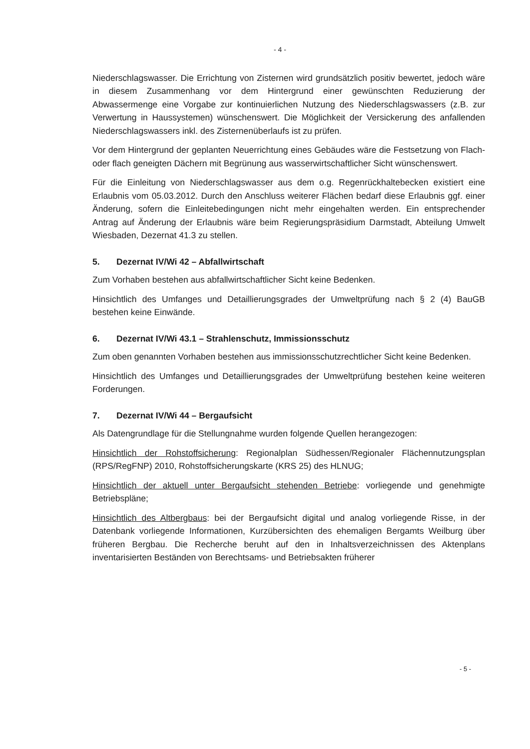- 4 -
Niederschlagswasser. Die Errichtung von Zisternen wird grundsätzlich positiv bewertet, jedoch wäre in diesem Zusammenhang vor dem Hintergrund einer gewünschten Reduzierung der Abwassermenge eine Vorgabe zur kontinuierlichen Nutzung des Niederschlagswassers (z.B. zur Verwertung in Haussystemen) wünschenswert. Die Möglichkeit der Versickerung des anfallenden Niederschlagswassers inkl. des Zisternenüberlaufs ist zu prüfen.
Vor dem Hintergrund der geplanten Neuerrichtung eines Gebäudes wäre die Festsetzung von Flach- oder flach geneigten Dächern mit Begrünung aus wasserwirtschaftlicher Sicht wünschenswert.
Für die Einleitung von Niederschlagswasser aus dem o.g. Regenrückhaltebecken existiert eine Erlaubnis vom 05.03.2012. Durch den Anschluss weiterer Flächen bedarf diese Erlaubnis ggf. einer Änderung, sofern die Einleitebedingungen nicht mehr eingehalten werden. Ein entsprechender Antrag auf Änderung der Erlaubnis wäre beim Regierungspräsidium Darmstadt, Abteilung Umwelt Wiesbaden, Dezernat 41.3 zu stellen.
5. Dezernat IV/Wi 42 – Abfallwirtschaft
Zum Vorhaben bestehen aus abfallwirtschaftlicher Sicht keine Bedenken.
Hinsichtlich des Umfanges und Detaillierungsgrades der Umweltprüfung nach § 2 (4) BauGB bestehen keine Einwände.
6. Dezernat IV/Wi 43.1 – Strahlenschutz, Immissionsschutz
Zum oben genannten Vorhaben bestehen aus immissionsschutzrechtlicher Sicht keine Bedenken.
Hinsichtlich des Umfanges und Detaillierungsgrades der Umweltprüfung bestehen keine weiteren Forderungen.
7. Dezernat IV/Wi 44 – Bergaufsicht
Als Datengrundlage für die Stellungnahme wurden folgende Quellen herangezogen:
Hinsichtlich der Rohstoffsicherung: Regionalplan Südhessen/Regionaler Flächennutzungsplan (RPS/RegFNP) 2010, Rohstoffsicherungskarte (KRS 25) des HLNUG;
Hinsichtlich der aktuell unter Bergaufsicht stehenden Betriebe: vorliegende und genehmigte Betriebspläne;
Hinsichtlich des Altbergbaus: bei der Bergaufsicht digital und analog vorliegende Risse, in der Datenbank vorliegende Informationen, Kurzübersichten des ehemaligen Bergamts Weilburg über früheren Bergbau. Die Recherche beruht auf den in Inhaltsverzeichnissen des Aktenplans inventarisierten Beständen von Berechtsams- und Betriebsakten früherer
- 5 -